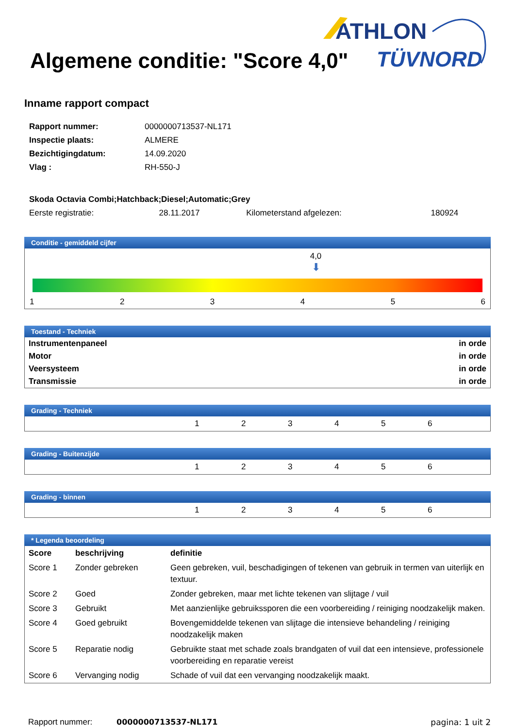ATHLON
TÜVNORD
Algemene conditie: "Score 4,0"
Inname rapport compact
| Rapport nummer: | 0000000713537-NL171 |
| Inspectie plaats: | ALMERE |
| Bezichtigingdatum: | 14.09.2020 |
| Vlag : | RH-550-J |
| Skoda Octavia Combi;Hatchback;Diesel;Automatic;Grey | | | |
| Eerste registratie: | 28.11.2017 | Kilometerstand afgelezen: | 180924 |
Conditie - gemiddeld cijfer
4,0
⬇
123456
Toestand - Techniek
| Instrumentenpaneel | in orde |
| Motor | in orde |
| Veersysteem | in orde |
| Transmissie | in orde |
Grading - Techniek
123456
Grading - Buitenzijde
123456
Grading - binnen
123456
* Legenda beoordeling
| Score | beschrijving | definitie |
| --- | --- | --- |
| Score 1 | Zonder gebreken | Geen gebreken, vuil, beschadigingen of tekenen van gebruik in termen van uiterlijk en textuur. |
| Score 2 | Goed | Zonder gebreken, maar met lichte tekenen van slijtage / vuil |
| Score 3 | Gebruikt | Met aanzienlijke gebruikssporen die een voorbereiding / reiniging noodzakelijk maken. |
| Score 4 | Goed gebruikt | Bovengemiddelde tekenen van slijtage die intensieve behandeling / reiniging noodzakelijk maken |
| Score 5 | Reparatie nodig | Gebruikte staat met schade zoals brandgaten of vuil dat een intensieve, professionele voorbereiding en reparatie vereist |
| Score 6 | Vervanging nodig | Schade of vuil dat een vervanging noodzakelijk maakt. |
Rapport nummer: 0000000713537-NL171 pagina: 1 uit 2